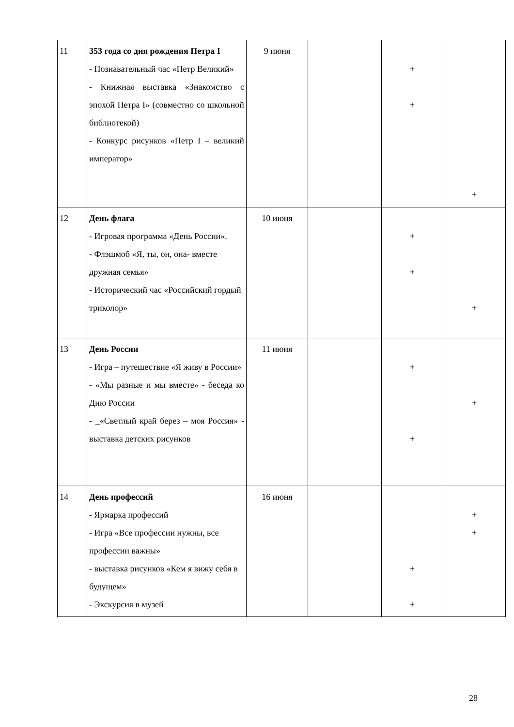| 11 | 353 года со дня рождения Петра I - Познавательный час «Петр Великий» - Книжная выставка «Знакомство с эпохой Петра I» (совместно со школьной библиотекой) - Конкурс рисунков «Петр I – великий император» | 9 июня | | + + | + |
| 12 | День флага - Игровая программа «День России». - Флэшмоб «Я, ты, он, она- вместе дружная семья» - Исторический час «Российский гордый триколор» | 10 июня | | + + | + |
| 13 | День России - Игра – путешествие «Я живу в России» - «Мы разные и мы вместе» - беседа ко Дню России - _«Светлый край берез – моя Россия» - выставка детских рисунков | 11 июня | | + + | + |
| 14 | День профессий - Ярмарка профессий - Игра «Все профессии нужны, все профессии важны» - выставка рисунков «Кем я вижу себя в будущем» - Экскурсия в музей | 16 июня | | + + | + + |
28